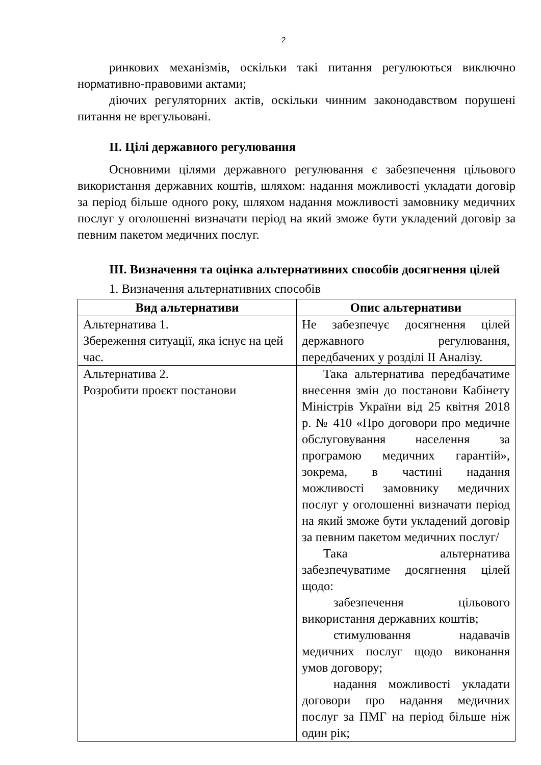2
ринкових механізмів, оскільки такі питання регулюються виключно нормативно-правовими актами;
діючих регуляторних актів, оскільки чинним законодавством порушені питання не врегульовані.
ІІ. Цілі державного регулювання
Основними цілями державного регулювання є забезпечення цільового використання державних коштів, шляхом: надання можливості укладати договір за період більше одного року, шляхом надання можливості замовнику медичних послуг у оголошенні визначати період на який зможе бути укладений договір за певним пакетом медичних послуг.
ІІІ. Визначення та оцінка альтернативних способів досягнення цілей
1. Визначення альтернативних способів
| Вид альтернативи | Опис альтернативи |
| --- | --- |
| Альтернатива 1. Збереження ситуації, яка існує на цей час. | Не забезпечує досягнення цілей державного регулювання, передбачених у розділі ІІ Аналізу. |
| Альтернатива 2. Розробити проєкт постанови | Така альтернатива передбачатиме внесення змін до постанови Кабінету Міністрів України від 25 квітня 2018 р. № 410 «Про договори про медичне обслуговування населення за програмою медичних гарантій», зокрема, в частині надання можливості замовнику медичних послуг у оголошенні визначати період на який зможе бути укладений договір за певним пакетом медичних послуг/ Така альтернатива забезпечуватиме досягнення цілей щодо: забезпечення цільового використання державних коштів; стимулювання надавачів медичних послуг щодо виконання умов договору; надання можливості укладати договори про надання медичних послуг за ПМГ на період більше ніж один рік; |